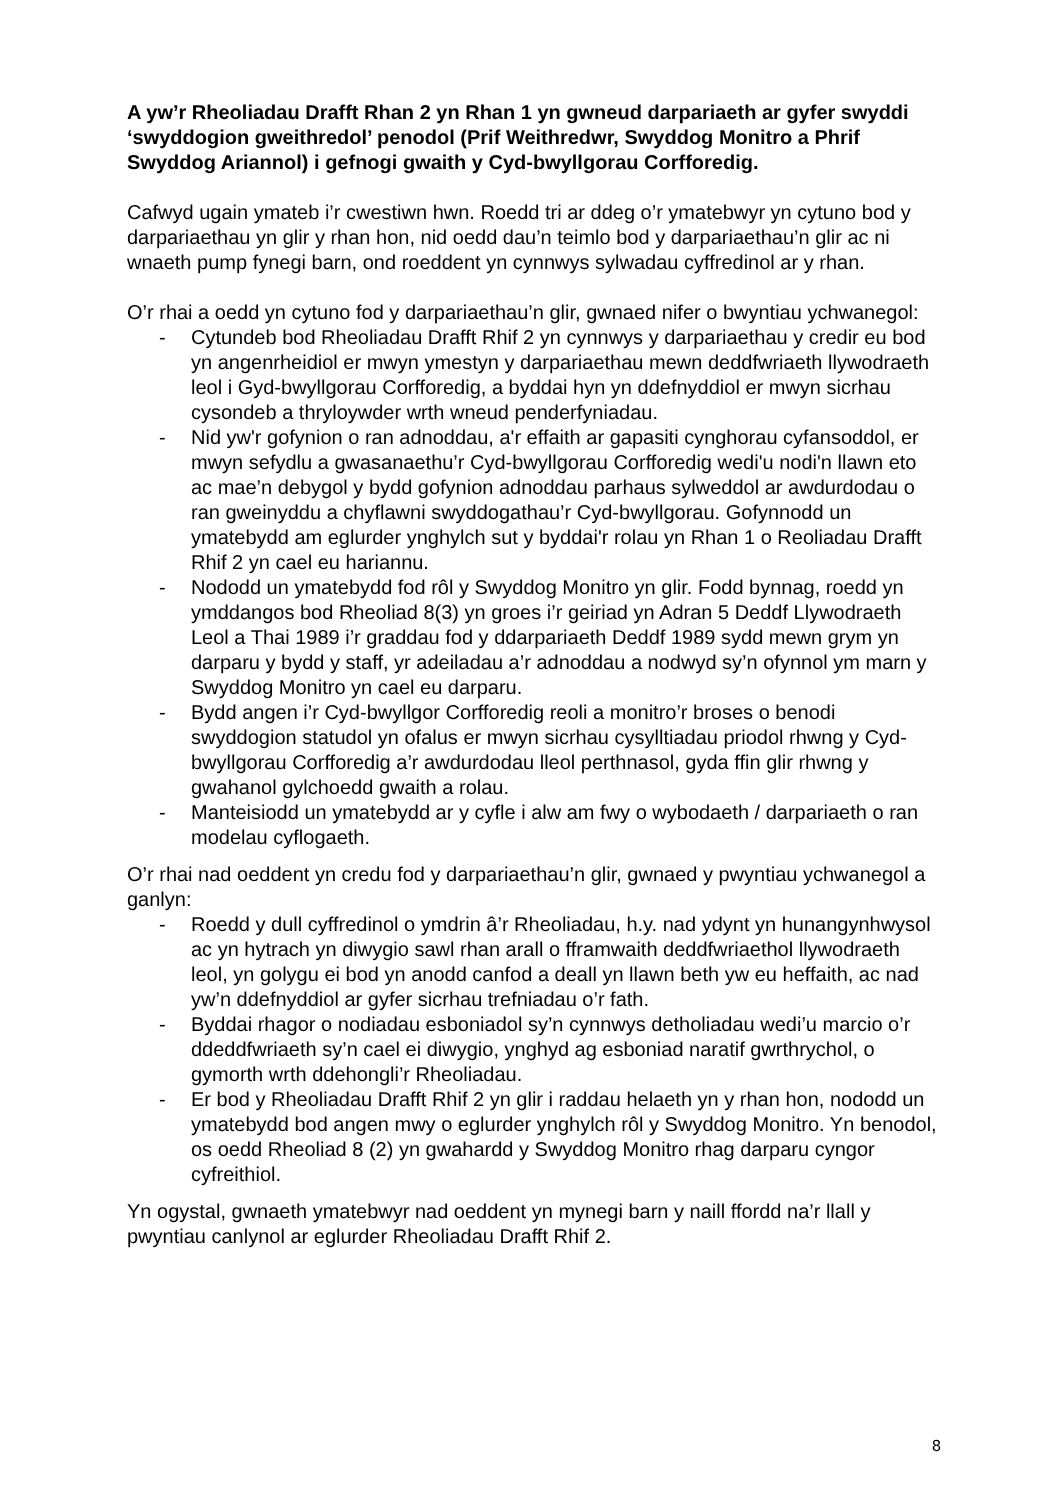A yw’r Rheoliadau Drafft Rhan 2 yn Rhan 1 yn gwneud darpariaeth ar gyfer swyddi ‘swyddogion gweithredol’ penodol (Prif Weithredwr, Swyddog Monitro a Phrif Swyddog Ariannol) i gefnogi gwaith y Cyd-bwyllgorau Corfforedig.
Cafwyd ugain ymateb i’r cwestiwn hwn. Roedd tri ar ddeg o’r ymatebwyr yn cytuno bod y darpariaethau yn glir y rhan hon, nid oedd dau’n teimlo bod y darpariaethau’n glir ac ni wnaeth pump fynegi barn, ond roeddent yn cynnwys sylwadau cyffredinol ar y rhan.
O’r rhai a oedd yn cytuno fod y darpariaethau’n glir, gwnaed nifer o bwyntiau ychwanegol:
- Cytundeb bod Rheoliadau Drafft Rhif 2 yn cynnwys y darpariaethau y credir eu bod yn angenrheidiol er mwyn ymestyn y darpariaethau mewn deddfwriaeth llywodraeth leol i Gyd-bwyllgorau Corfforedig, a byddai hyn yn ddefnyddiol er mwyn sicrhau cysondeb a thryloywder wrth wneud penderfyniadau.
- Nid yw'r gofynion o ran adnoddau, a'r effaith ar gapasiti cynghorau cyfansoddol, er mwyn sefydlu a gwasanaethu’r Cyd-bwyllgorau Corfforedig wedi'u nodi'n llawn eto ac mae’n debygol y bydd gofynion adnoddau parhaus sylweddol ar awdurdodau o ran gweinyddu a chyflawni swyddogathau’r Cyd-bwyllgorau. Gofynnodd un ymatebydd am eglurder ynghylch sut y byddai'r rolau yn Rhan 1 o Reoliadau Drafft Rhif 2 yn cael eu hariannu.
- Nododd un ymatebydd fod rôl y Swyddog Monitro yn glir. Fodd bynnag, roedd yn ymddangos bod Rheoliad 8(3) yn groes i’r geiriad yn Adran 5 Deddf Llywodraeth Leol a Thai 1989 i’r graddau fod y ddarpariaeth Deddf 1989 sydd mewn grym yn darparu y bydd y staff, yr adeiladau a’r adnoddau a nodwyd sy’n ofynnol ym marn y Swyddog Monitro yn cael eu darparu.
- Bydd angen i’r Cyd-bwyllgor Corfforedig reoli a monitro’r broses o benodi swyddogion statudol yn ofalus er mwyn sicrhau cysylltiadau priodol rhwng y Cyd-bwyllgorau Corfforedig a’r awdurdodau lleol perthnasol, gyda ffin glir rhwng y gwahanol gylchoedd gwaith a rolau.
- Manteisiodd un ymatebydd ar y cyfle i alw am fwy o wybodaeth / darpariaeth o ran modelau cyflogaeth.
O’r rhai nad oeddent yn credu fod y darpariaethau’n glir, gwnaed y pwyntiau ychwanegol a ganlyn:
- Roedd y dull cyffredinol o ymdrin â’r Rheoliadau, h.y. nad ydynt yn hunangynhwysol ac yn hytrach yn diwygio sawl rhan arall o fframwaith deddfwriaethol llywodraeth leol, yn golygu ei bod yn anodd canfod a deall yn llawn beth yw eu heffaith, ac nad yw’n ddefnyddiol ar gyfer sicrhau trefniadau o’r fath.
- Byddai rhagor o nodiadau esboniadol sy’n cynnwys detholiadau wedi’u marcio o’r ddeddfwriaeth sy’n cael ei diwygio, ynghyd ag esboniad naratif gwrthrychol, o gymorth wrth ddehongli’r Rheoliadau.
- Er bod y Rheoliadau Drafft Rhif 2 yn glir i raddau helaeth yn y rhan hon, nododd un ymatebydd bod angen mwy o eglurder ynghylch rôl y Swyddog Monitro. Yn benodol, os oedd Rheoliad 8 (2) yn gwahardd y Swyddog Monitro rhag darparu cyngor cyfreithiol.
Yn ogystal, gwnaeth ymatebwyr nad oeddent yn mynegi barn y naill ffordd na’r llall y pwyntiau canlynol ar eglurder Rheoliadau Drafft Rhif 2.
8